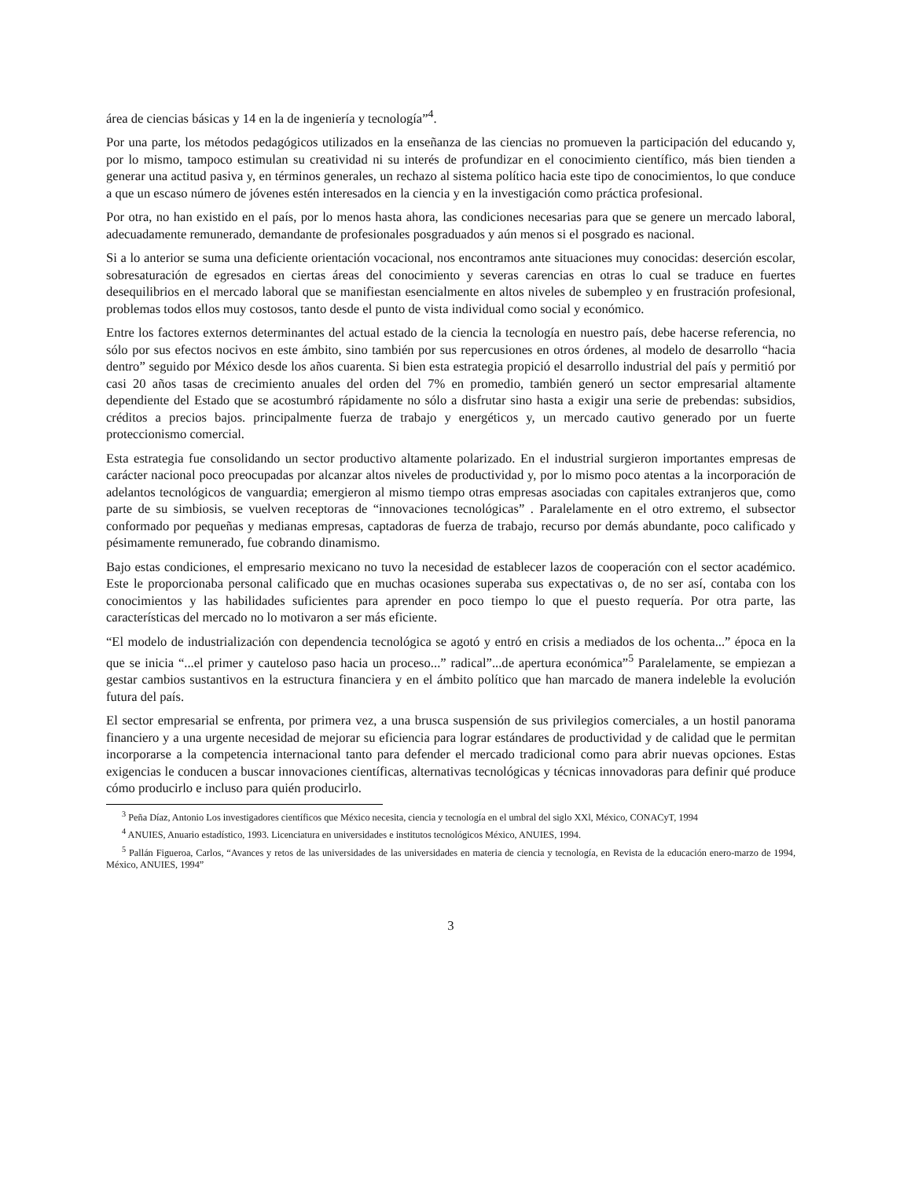área de ciencias básicas y 14 en la de ingeniería y tecnología”<sup>4</sup>.
Por una parte, los métodos pedagógicos utilizados en la enseñanza de las ciencias no promueven la participación del educando y, por lo mismo, tampoco estimulan su creatividad ni su interés de profundizar en el conocimiento científico, más bien tienden a generar una actitud pasiva y, en términos generales, un rechazo al sistema político hacia este tipo de conocimientos, lo que conduce a que un escaso número de jóvenes estén interesados en la ciencia y en la investigación como práctica profesional.
Por otra, no han existido en el país, por lo menos hasta ahora, las condiciones necesarias para que se genere un mercado laboral, adecuadamente remunerado, demandante de profesionales posgraduados y aún menos si el posgrado es nacional.
Si a lo anterior se suma una deficiente orientación vocacional, nos encontramos ante situaciones muy conocidas: deserción escolar, sobresaturación de egresados en ciertas áreas del conocimiento y severas carencias en otras lo cual se traduce en fuertes desequilibrios en el mercado laboral que se manifiestan esencialmente en altos niveles de subempleo y en frustración profesional, problemas todos ellos muy costosos, tanto desde el punto de vista individual como social y económico.
Entre los factores externos determinantes del actual estado de la ciencia la tecnología en nuestro país, debe hacerse referencia, no sólo por sus efectos nocivos en este ámbito, sino también por sus repercusiones en otros órdenes, al modelo de desarrollo “hacia dentro” seguido por México desde los años cuarenta. Si bien esta estrategia propició el desarrollo industrial del país y permitió por casi 20 años tasas de crecimiento anuales del orden del 7% en promedio, también generó un sector empresarial altamente dependiente del Estado que se acostumbró rápidamente no sólo a disfrutar sino hasta a exigir una serie de prebendas: subsidios, créditos a precios bajos. principalmente fuerza de trabajo y energéticos y, un mercado cautivo generado por un fuerte proteccionismo comercial.
Esta estrategia fue consolidando un sector productivo altamente polarizado. En el industrial surgieron importantes empresas de carácter nacional poco preocupadas por alcanzar altos niveles de productividad y, por lo mismo poco atentas a la incorporación de adelantos tecnológicos de vanguardia; emergieron al mismo tiempo otras empresas asociadas con capitales extranjeros que, como parte de su simbiosis, se vuelven receptoras de “innovaciones tecnológicas” . Paralelamente en el otro extremo, el subsector conformado por pequeñas y medianas empresas, captadoras de fuerza de trabajo, recurso por demás abundante, poco calificado y pésimamente remunerado, fue cobrando dinamismo.
Bajo estas condiciones, el empresario mexicano no tuvo la necesidad de establecer lazos de cooperación con el sector académico. Este le proporcionaba personal calificado que en muchas ocasiones superaba sus expectativas o, de no ser así, contaba con los conocimientos y las habilidades suficientes para aprender en poco tiempo lo que el puesto requería. Por otra parte, las características del mercado no lo motivaron a ser más eficiente.
“El modelo de industrialización con dependencia tecnológica se agotó y entró en crisis a mediados de los ochenta...” época en la que se inicia “...el primer y cauteloso paso hacia un proceso...” radical”...de apertura económica”<sup>5</sup> Paralelamente, se empiezan a gestar cambios sustantivos en la estructura financiera y en el ámbito político que han marcado de manera indeleble la evolución futura del país.
El sector empresarial se enfrenta, por primera vez, a una brusca suspensión de sus privilegios comerciales, a un hostil panorama financiero y a una urgente necesidad de mejorar su eficiencia para lograr estándares de productividad y de calidad que le permitan incorporarse a la competencia internacional tanto para defender el mercado tradicional como para abrir nuevas opciones. Estas exigencias le conducen a buscar innovaciones científicas, alternativas tecnológicas y técnicas innovadoras para definir qué produce cómo producirlo e incluso para quién producirlo.
<sup>3</sup> Peña Díaz, Antonio Los investigadores científicos que México necesita, ciencia y tecnología en el umbral del siglo XXl, México, CONACyT, 1994
<sup>4</sup> ANUIES, Anuario estadístico, 1993. Licenciatura en universidades e institutos tecnológicos México, ANUIES, 1994.
<sup>5</sup> Pallán Figueroa, Carlos, “Avances y retos de las universidades de las universidades en materia de ciencia y tecnología, en Revista de la educación enero-marzo de 1994, México, ANUIES, 1994”
3